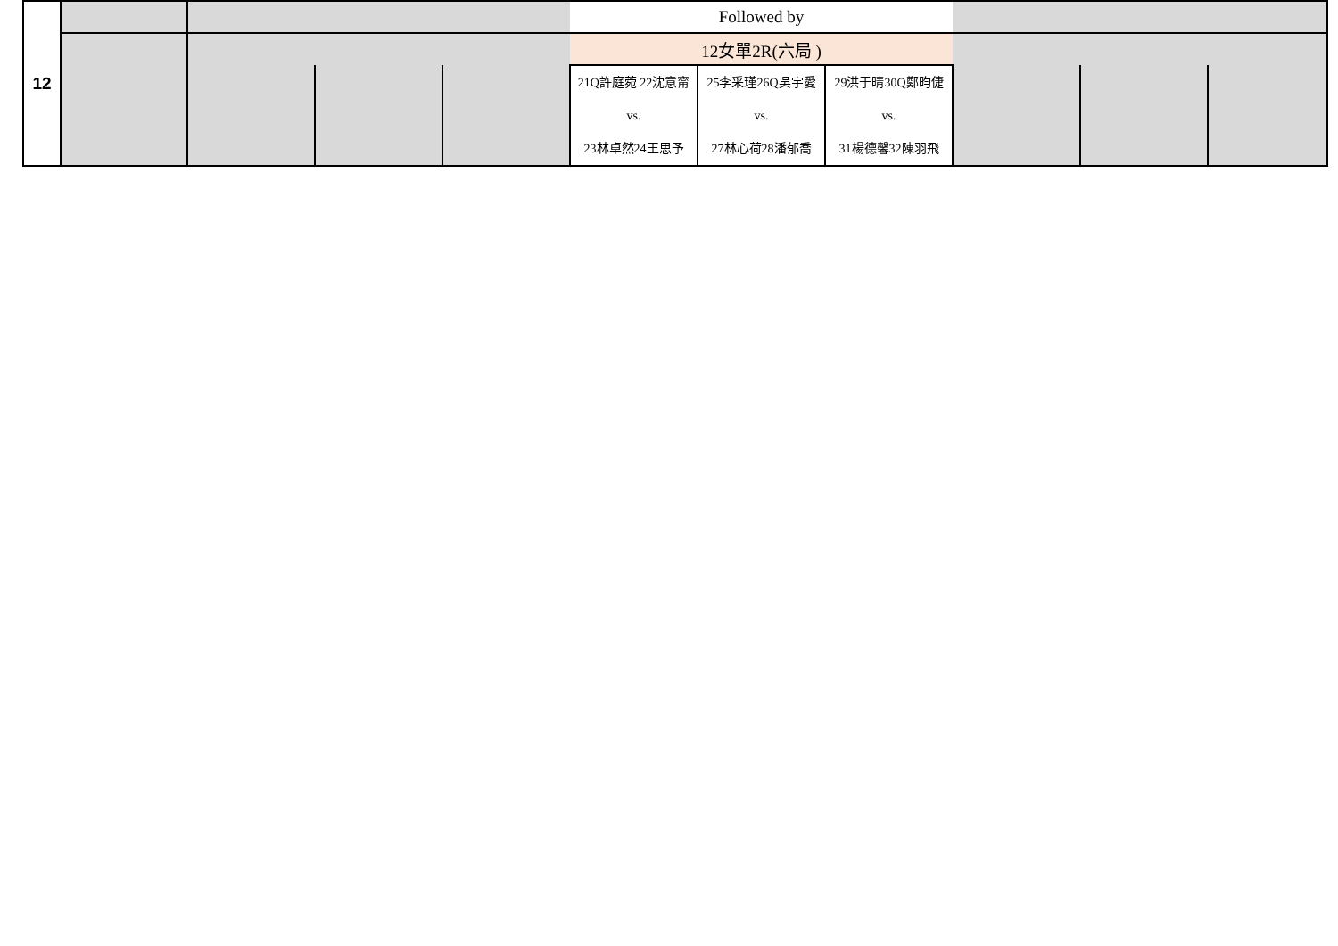| 12 | | | | | Followed by | | | | | |
| | | | | | 12女單2R(六局 ) | | | | | |
| | | | | | 21Q許庭菀 22沈意甯 vs. 23林卓然24王思予 | 25李采瑾26Q吳宇愛 vs. 27林心荷28潘郁喬 | 29洪于晴30Q鄭昀倢 vs. 31楊德馨32陳羽飛 | | | |